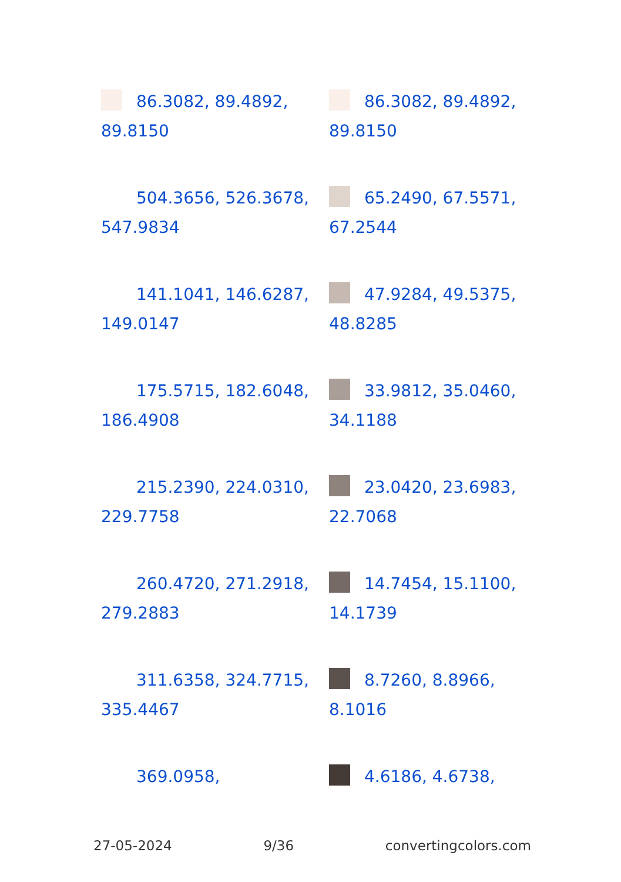86.3082, 89.4892, 89.8150
86.3082, 89.4892, 89.8150
504.3656, 526.3678, 547.9834
65.2490, 67.5571, 67.2544
141.1041, 146.6287, 149.0147
47.9284, 49.5375, 48.8285
175.5715, 182.6048, 186.4908
33.9812, 35.0460, 34.1188
215.2390, 224.0310, 229.7758
23.0420, 23.6983, 22.7068
260.4720, 271.2918, 279.2883
14.7454, 15.1100, 14.1739
311.6358, 324.7715, 335.4467
8.7260, 8.8966, 8.1016
369.0958,
4.6186, 4.6738,
27-05-2024 9/36 convertingcolors.com